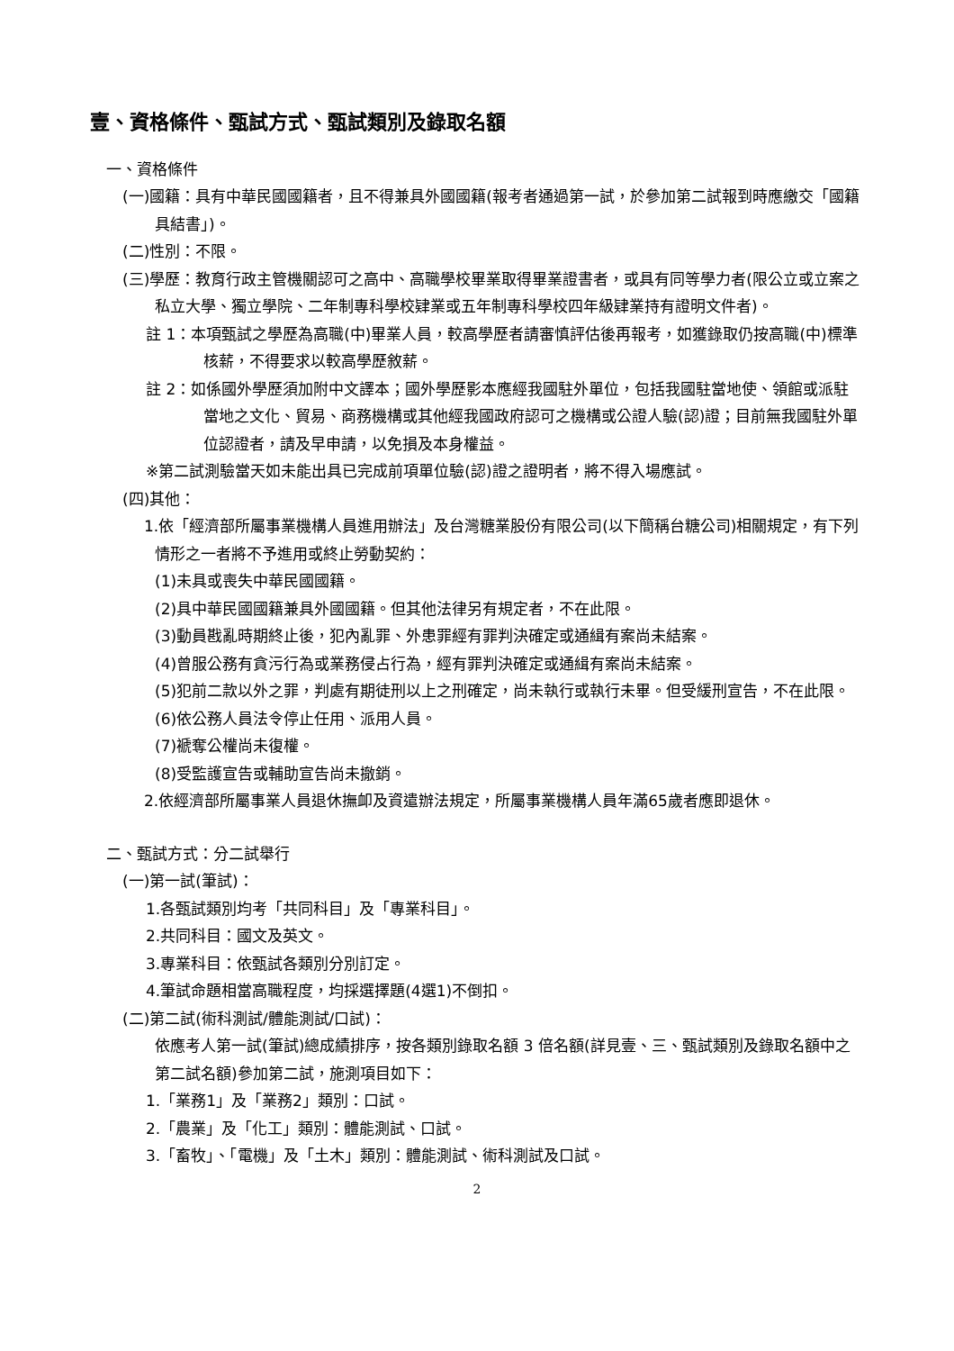壹、資格條件、甄試方式、甄試類別及錄取名額
一、資格條件
(一)國籍：具有中華民國國籍者，且不得兼具外國國籍(報考者通過第一試，於參加第二試報到時應繳交「國籍具結書」)。
(二)性別：不限。
(三)學歷：教育行政主管機關認可之高中、高職學校畢業取得畢業證書者，或具有同等學力者(限公立或立案之私立大學、獨立學院、二年制專科學校肄業或五年制專科學校四年級肄業持有證明文件者)。
註 1：本項甄試之學歷為高職(中)畢業人員，較高學歷者請審慎評估後再報考，如獲錄取仍按高職(中)標準核薪，不得要求以較高學歷敘薪。
註 2：如係國外學歷須加附中文譯本；國外學歷影本應經我國駐外單位，包括我國駐當地使、領館或派駐當地之文化、貿易、商務機構或其他經我國政府認可之機構或公證人驗(認)證；目前無我國駐外單位認證者，請及早申請，以免損及本身權益。
※第二試測驗當天如未能出具已完成前項單位驗(認)證之證明者，將不得入場應試。
(四)其他：
1.依「經濟部所屬事業機構人員進用辦法」及台灣糖業股份有限公司(以下簡稱台糖公司)相關規定，有下列情形之一者將不予進用或終止勞動契約：
(1)未具或喪失中華民國國籍。
(2)具中華民國國籍兼具外國國籍。但其他法律另有規定者，不在此限。
(3)動員戡亂時期終止後，犯內亂罪、外患罪經有罪判決確定或通緝有案尚未結案。
(4)曾服公務有貪污行為或業務侵占行為，經有罪判決確定或通緝有案尚未結案。
(5)犯前二款以外之罪，判處有期徒刑以上之刑確定，尚未執行或執行未畢。但受緩刑宣告，不在此限。
(6)依公務人員法令停止任用、派用人員。
(7)褫奪公權尚未復權。
(8)受監護宣告或輔助宣告尚未撤銷。
2.依經濟部所屬事業人員退休撫卹及資遣辦法規定，所屬事業機構人員年滿65歲者應即退休。
二、甄試方式：分二試舉行
(一)第一試(筆試)：
1.各甄試類別均考「共同科目」及「專業科目」。
2.共同科目：國文及英文。
3.專業科目：依甄試各類別分別訂定。
4.筆試命題相當高職程度，均採選擇題(4選1)不倒扣。
(二)第二試(術科測試/體能測試/口試)：
依應考人第一試(筆試)總成績排序，按各類別錄取名額 3 倍名額(詳見壹、三、甄試類別及錄取名額中之第二試名額)參加第二試，施測項目如下：
1.「業務1」及「業務2」類別：口試。
2.「農業」及「化工」類別：體能測試、口試。
3.「畜牧」、「電機」及「土木」類別：體能測試、術科測試及口試。
2